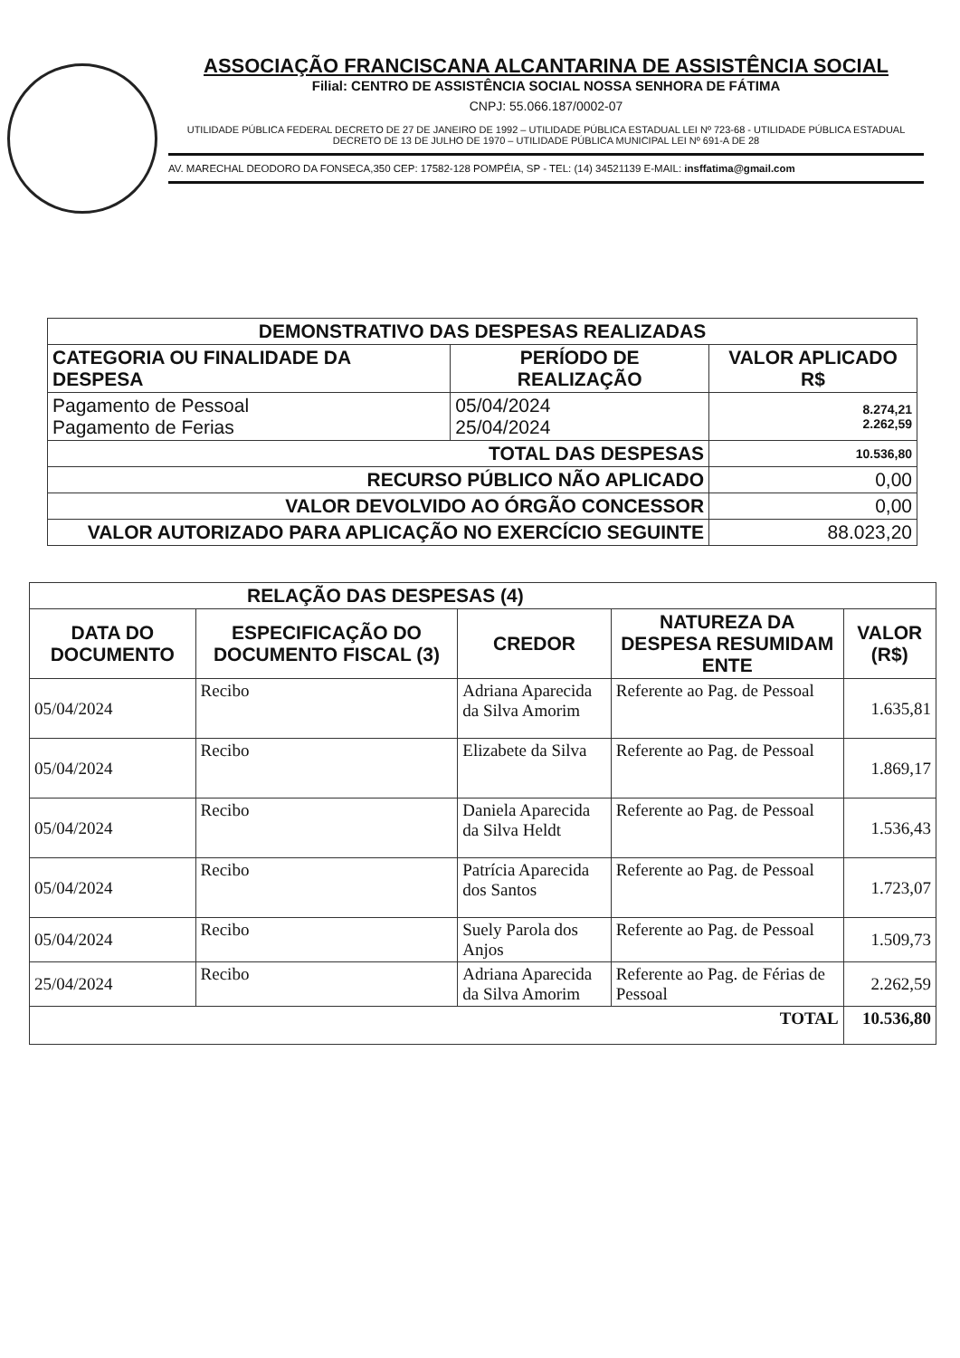ASSOCIAÇÃO FRANCISCANA ALCANTARINA DE ASSISTÊNCIA SOCIAL
Filial: CENTRO DE ASSISTÊNCIA SOCIAL NOSSA SENHORA DE FÁTIMA
CNPJ: 55.066.187/0002-07
UTILIDADE PÚBLICA FEDERAL DECRETO DE 27 DE JANEIRO DE 1992 – UTILIDADE PÚBLICA ESTADUAL LEI Nº 723-68 - UTILIDADE PÚBLICA ESTADUAL DECRETO DE 13 DE JULHO DE 1970 – UTILIDADE PÚBLICA MUNICIPAL LEI Nº 691-A DE 28
AV. MARECHAL DEODORO DA FONSECA,350 CEP: 17582-128 POMPÉIA, SP - TEL: (14) 34521139 E-MAIL: insffatima@gmail.com
| DEMONSTRATIVO DAS DESPESAS REALIZADAS | | |
| --- | --- | --- |
| CATEGORIA OU FINALIDADE DA DESPESA | PERÍODO DE REALIZAÇÃO | VALOR APLICADO R$ |
| Pagamento de Pessoal Pagamento de Ferias | 05/04/2024 25/04/2024 | 8.274,21 2.262,59 |
| TOTAL DAS DESPESAS | | 10.536,80 |
| RECURSO PÚBLICO NÃO APLICADO | | 0,00 |
| VALOR DEVOLVIDO AO ÓRGÃO CONCESSOR | | 0,00 |
| VALOR AUTORIZADO PARA APLICAÇÃO NO EXERCÍCIO SEGUINTE | | 88.023,20 |
| RELAÇÃO DAS DESPESAS (4) | | | | |
| --- | --- | --- | --- | --- |
| DATA DO DOCUMENTO | ESPECIFICAÇÃO DO DOCUMENTO FISCAL (3) | CREDOR | NATUREZA DA DESPESA RESUMIDAM ENTE | VALOR (R$) |
| 05/04/2024 | Recibo | Adriana Aparecida da Silva Amorim | Referente ao Pag. de Pessoal | 1.635,81 |
| 05/04/2024 | Recibo | Elizabete da Silva | Referente ao Pag. de Pessoal | 1.869,17 |
| 05/04/2024 | Recibo | Daniela Aparecida da Silva Heldt | Referente ao Pag. de Pessoal | 1.536,43 |
| 05/04/2024 | Recibo | Patrícia Aparecida dos Santos | Referente ao Pag. de Pessoal | 1.723,07 |
| 05/04/2024 | Recibo | Suely Parola dos Anjos | Referente ao Pag. de Pessoal | 1.509,73 |
| 25/04/2024 | Recibo | Adriana Aparecida da Silva Amorim | Referente ao Pag. de Férias de Pessoal | 2.262,59 |
| TOTAL | | | | 10.536,80 |